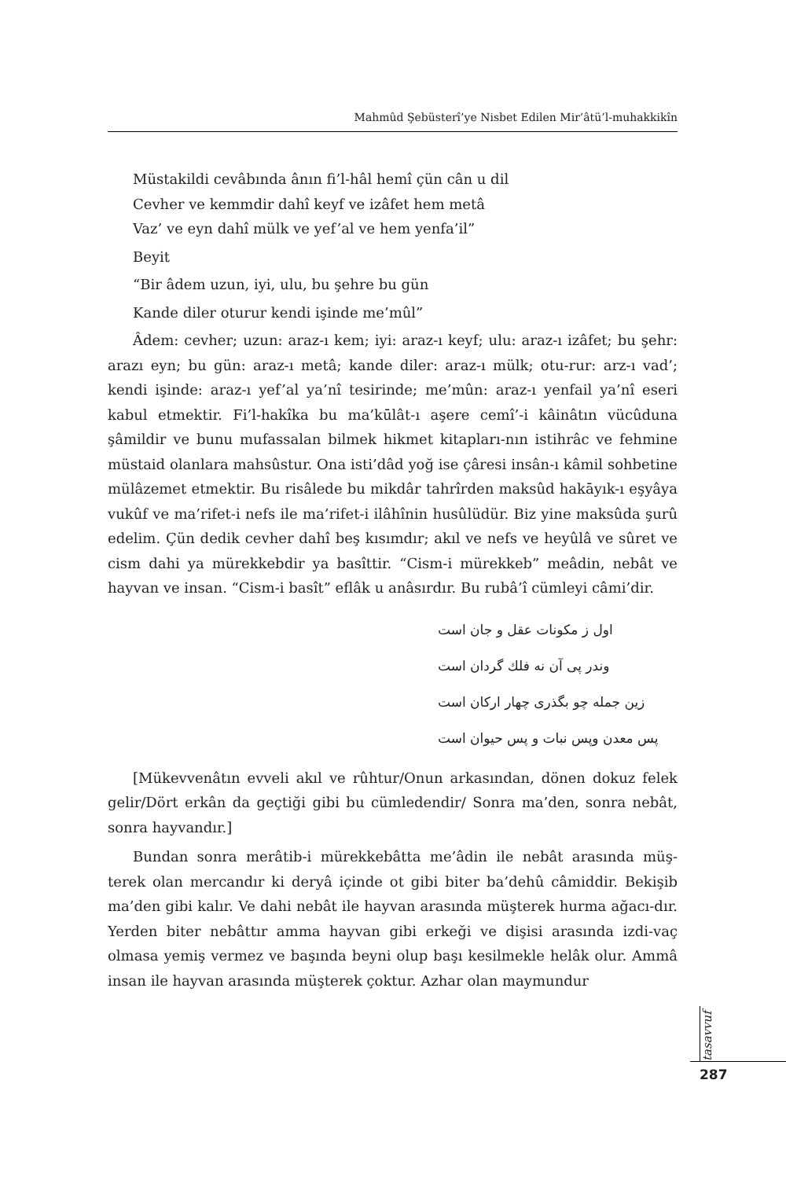Mahmûd Şebüsterî’ye Nisbet Edilen Mir’âtü’l-muhakkikîn
Müstakildi cevâbında ânın fi’l-hâl hemî çün cân u dil
Cevher ve kemmdir dahî keyf ve izâfet hem metâ
Vaz’ ve eyn dahî mülk ve yef’al ve hem yenfa’il”
Beyit
“Bir âdem uzun, iyi, ulu, bu şehre bu gün
Kande diler oturur kendi işinde me’mûl”
Âdem: cevher; uzun: araz-ı kem; iyi: araz-ı keyf; ulu: araz-ı izâfet; bu şehr: arazı eyn; bu gün: araz-ı metâ; kande diler: araz-ı mülk; otu-rur: arz-ı vad’; kendi işinde: araz-ı yef’al ya’nî tesirinde; me’mûn: araz-ı yenfail ya’nî eseri kabul etmektir. Fi’l-hakîka bu ma’kūlât-ı aşere cemî’-i kâinâtın vücûduna şâmildir ve bunu mufassalan bilmek hikmet kitapları-nın istihrâc ve fehmine müstaid olanlara mahsûstur. Ona isti’dâd yoğ ise çâresi insân-ı kâmil sohbetine mülâzemet etmektir. Bu risâlede bu mikdâr tahrîrden maksûd hakāyık-ı eşyâya vukûf ve ma’rifet-i nefs ile ma’rifet-i ilâhînin husûlüdür. Biz yine maksûda şurû edelim. Çün dedik cevher dahî beş kısımdır; akıl ve nefs ve heyûlâ ve sûret ve cism dahi ya mürekkebdir ya basîttir. “Cism-i mürekkeb” meâdin, nebât ve hayvan ve insan. “Cism-i basît” eflâk u anâsırdır. Bu rubâ’î cümleyi câmi’dir.
اول ز مکونات عقل و جان است
وندر پی آن نه فلك گردان است
زین جمله چو بگذری چهار ارکان است
پس معدن وپس نبات و پس حیوان است
[Mükevvenâtın evveli akıl ve rûhtur/Onun arkasından, dönen dokuz felek gelir/Dört erkân da geçtiği gibi bu cümledendir/ Sonra ma’den, sonra nebât, sonra hayvandır.]
Bundan sonra merâtib-i mürekkebâtta me’âdin ile nebât arasında müş-terek olan mercandır ki deryâ içinde ot gibi biter ba’dehû câmiddir. Bekişib ma’den gibi kalır. Ve dahi nebât ile hayvan arasında müşterek hurma ağacı-dır. Yerden biter nebâttır amma hayvan gibi erkeği ve dişisi arasında izdi-vaç olmasa yemiş vermez ve başında beyni olup başı kesilmekle helâk olur. Ammâ insan ile hayvan arasında müşterek çoktur. Azhar olan maymundur
tasavvuf
287